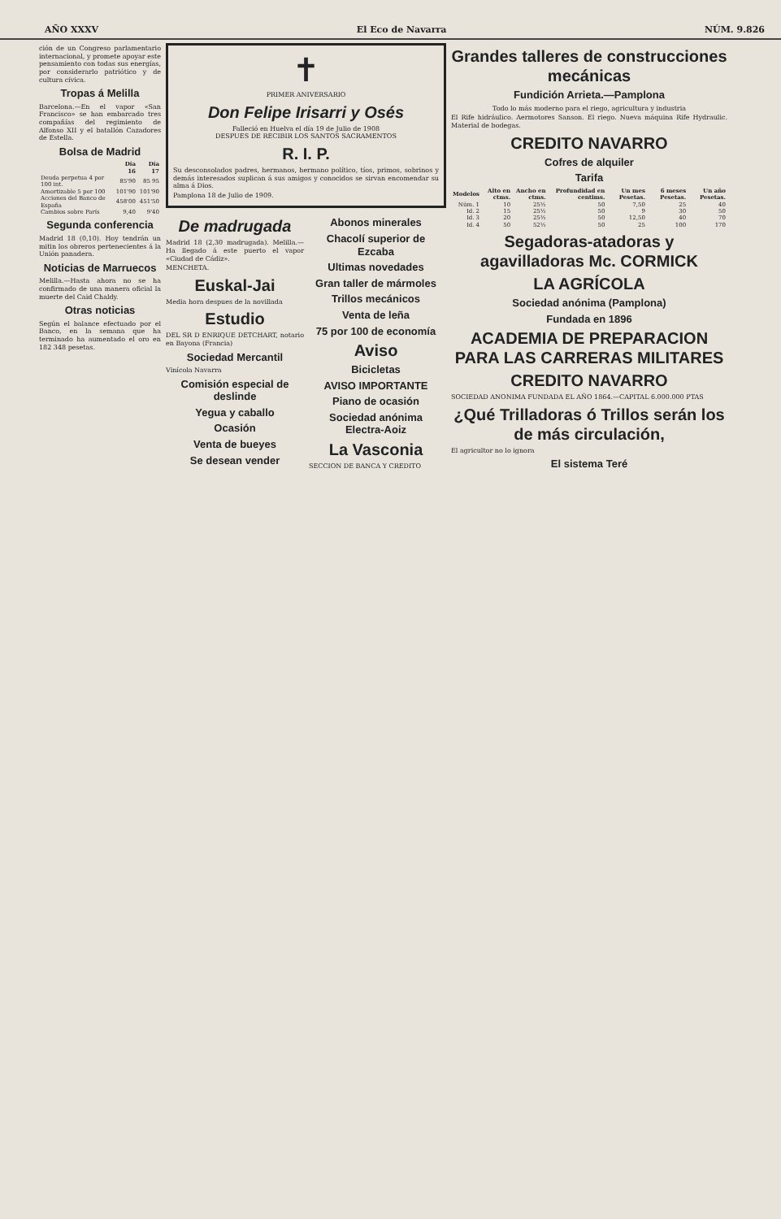AÑO XXXV El Eco de Navarra NÚM. 9.826
ción de un Congreso parlamentario internacional, y promete apoyar este pensamiento con todas sus energías, por considerarlo patriótico y de cultura cívica.
Tropas á Melilla
Barcelona.—En el vapor «San Francisco» se han embarcado tres compañías del regimiento de Alfonso XII y el batallón Cazadores de Estella.
Bolsa de Madrid
| | Día 16 | Día 17 |
| --- | --- | --- |
| Deuda perpetua 4 por 100 int. | 85'90 | 85 95 |
| Amortizable 5 por 100 | 101'90 | 101'90 |
| Acciones del Banco de España | 458'00 | 451'50 |
| Cambios sobre París | 9,40 | 9'40 |
Segunda conferencia
Madrid 18 (0,10). Hoy tendrán un mitin los obreros pertenecientes á la Unión panadera.
Noticias de Marruecos
Melilla.—Hasta ahora no se ha confirmado de una manera oficial la muerte del Caid Chaldy.
Otras noticias
Según el balance efectuado por el Banco, en la semana que ha terminado ha aumentado el oro en 182 348 pesetas.
✝
PRIMER ANIVERSARIO
Don Felipe Irisarri y Osés
Falleció en Huelva el día 19 de Julio de 1908
DESPUES DE RECIBIR LOS SANTOS SACRAMENTOS
R. I. P.
Su desconsolados padres, hermanos, hermano político, tíos, primos, sobrinos y demás interesados suplican á sus amigos y conocidos se sirvan encomendar su alma á Dios.
Pamplona 18 de Julio de 1909.
De madrugada
Madrid 18 (2,30 madrugada). Melilla.—Ha llegado á este puerto el vapor «Ciudad de Cádiz».
MENCHETA.
Euskal-Jai
Media hora despues de la novillada
Estudio
DEL SR D ENRIQUE DETCHART, notario en Bayona (Francia)
Sociedad Mercantil
Vinícola Navarra
Comisión especial de deslinde
Yegua y caballo
Ocasión
Venta de bueyes
Se desean vender
Abonos minerales
Chacolí superior de Ezcaba
Ultimas novedades
Gran taller de mármoles
Trillos mecánicos
Venta de leña
75 por 100 de economía
Aviso
Bicicletas
AVISO IMPORTANTE
Piano de ocasión
Sociedad anónima Electra-Aoiz
La Vasconia
SECCION DE BANCA Y CREDITO
Grandes talleres de construcciones mecánicas
Fundición Arrieta.—Pamplona
Todo lo más moderno para el riego, agricultura y industria
El Rife hidráulico. Aermotores Sanson. El riego. Nueva máquina Rife Hydraulic. Material de bodegas.
CREDITO NAVARRO
Cofres de alquiler
Tarifa
| Modelos | Alto en ctms. | Ancho en ctms. | Profundidad en centims. | Un mes Pesetas. | 6 meses Pesetas. | Un año Pesetas. |
| --- | --- | --- | --- | --- | --- | --- |
| Núm. 1 | 10 | 25½ | 50 | 7,50 | 25 | 40 |
| Id. 2 | 15 | 25½ | 50 | 9 | 30 | 50 |
| Id. 3 | 20 | 25½ | 50 | 12,50 | 40 | 70 |
| Id. 4 | 50 | 52½ | 50 | 25 | 100 | 170 |
Segadoras-atadoras y agavilladoras Mc. CORMICK
LA AGRÍCOLA
Sociedad anónima (Pamplona)
Fundada en 1896
ACADEMIA DE PREPARACION PARA LAS CARRERAS MILITARES
CREDITO NAVARRO
SOCIEDAD ANONIMA FUNDADA EL AÑO 1864.—CAPITAL 6.000.000 PTAS
¿Qué Trilladoras ó Trillos serán los de más circulación,
El agricultor no lo ignora
El sistema Teré